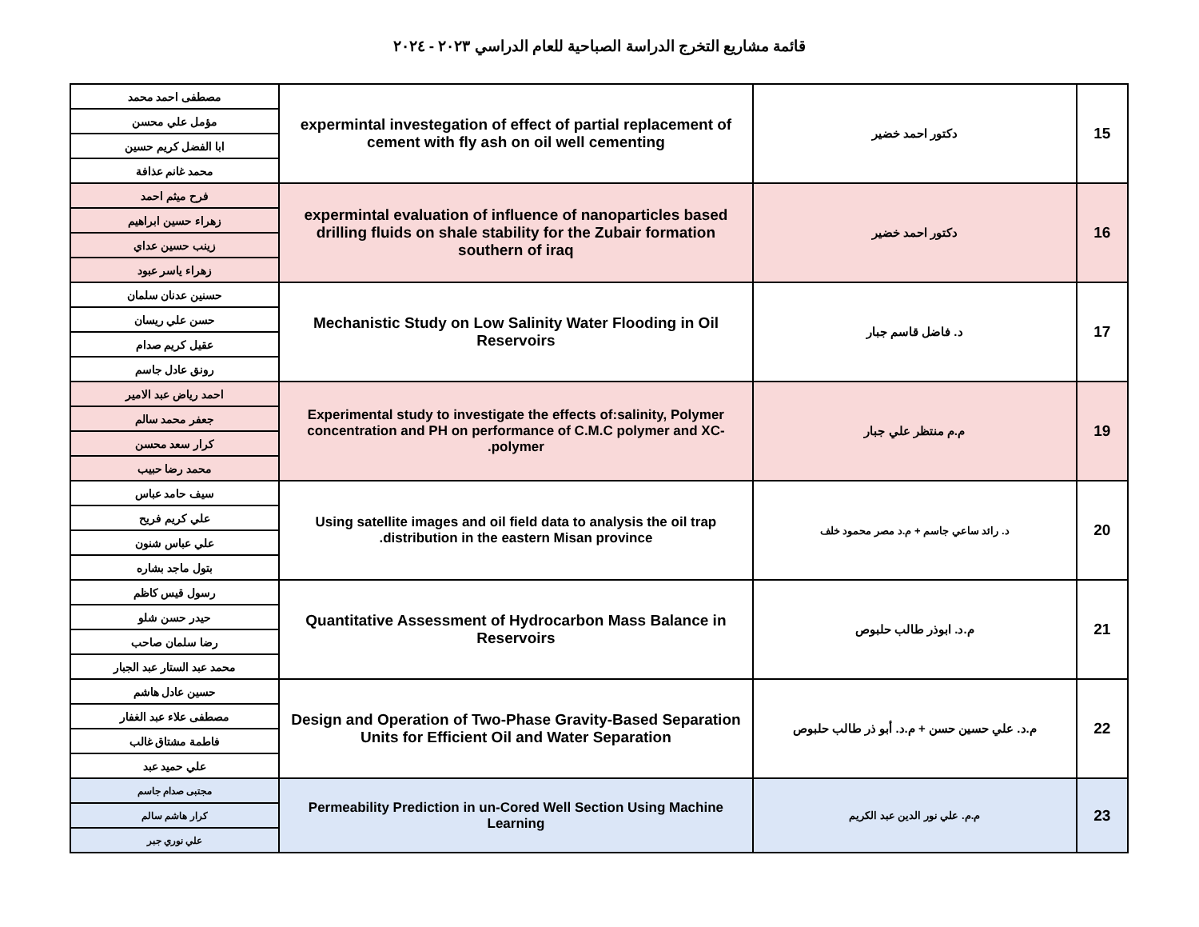قائمة مشاريع التخرج الدراسة الصباحية للعام الدراسي ٢٠٢٣ - ٢٠٢٤
| 15 | دكتور احمد خضير | expermintal investegation of effect of partial replacement of cement with fly ash on oil well cementing | مصطفى احمد محمد |
| | | | مؤمل علي محسن |
| | | | ابا الفضل كريم حسين |
| | | | محمد غانم عذافة |
| 16 | دكتور احمد خضير | expermintal evaluation of influence of nanoparticles based drilling fluids on shale stability for the Zubair formation southern of iraq | فرح ميثم احمد |
| | | | زهراء حسين ابراهيم |
| | | | زينب حسين عداي |
| | | | زهراء ياسر عبود |
| 17 | د. فاضل قاسم جبار | Mechanistic Study on Low Salinity Water Flooding in Oil Reservoirs | حسنين عدنان سلمان |
| | | | حسن علي ريسان |
| | | | عقيل كريم صدام |
| | | | رونق عادل جاسم |
| 19 | م.م منتظر علي جبار | Experimental study to investigate the effects of:salinity, Polymer concentration and PH on performance of C.M.C polymer and XC-polymer. | احمد رياض عبد الامير |
| | | | جعفر محمد سالم |
| | | | كرار سعد محسن |
| | | | محمد رضا حبيب |
| 20 | د. رائد ساعي جاسم + م.د مصر محمود خلف | Using satellite images and oil field data to analysis the oil trap distribution in the eastern Misan province. | سيف حامد عباس |
| | | | علي كريم فريح |
| | | | علي عباس شنون |
| | | | بتول ماجد بشاره |
| 21 | م.د. ابوذر طالب حلبوص | Quantitative Assessment of Hydrocarbon Mass Balance in Reservoirs | رسول قيس كاظم |
| | | | حيدر حسن شلو |
| | | | رضا سلمان صاحب |
| | | | محمد عبد الستار عبد الجبار |
| 22 | م.د. علي حسين حسن + م.د. أبو ذر طالب حلبوص | Design and Operation of Two-Phase Gravity-Based Separation Units for Efficient Oil and Water Separation | حسين عادل هاشم |
| | | | مصطفى علاء عبد الغفار |
| | | | فاطمة مشتاق غالب |
| | | | علي حميد عبد |
| 23 | م.م. علي نور الدين عبد الكريم | Permeability Prediction in un-Cored Well Section Using Machine Learning | مجتبى صدام جاسم |
| | | | كرار هاشم سالم |
| | | | علي نوري جبر |